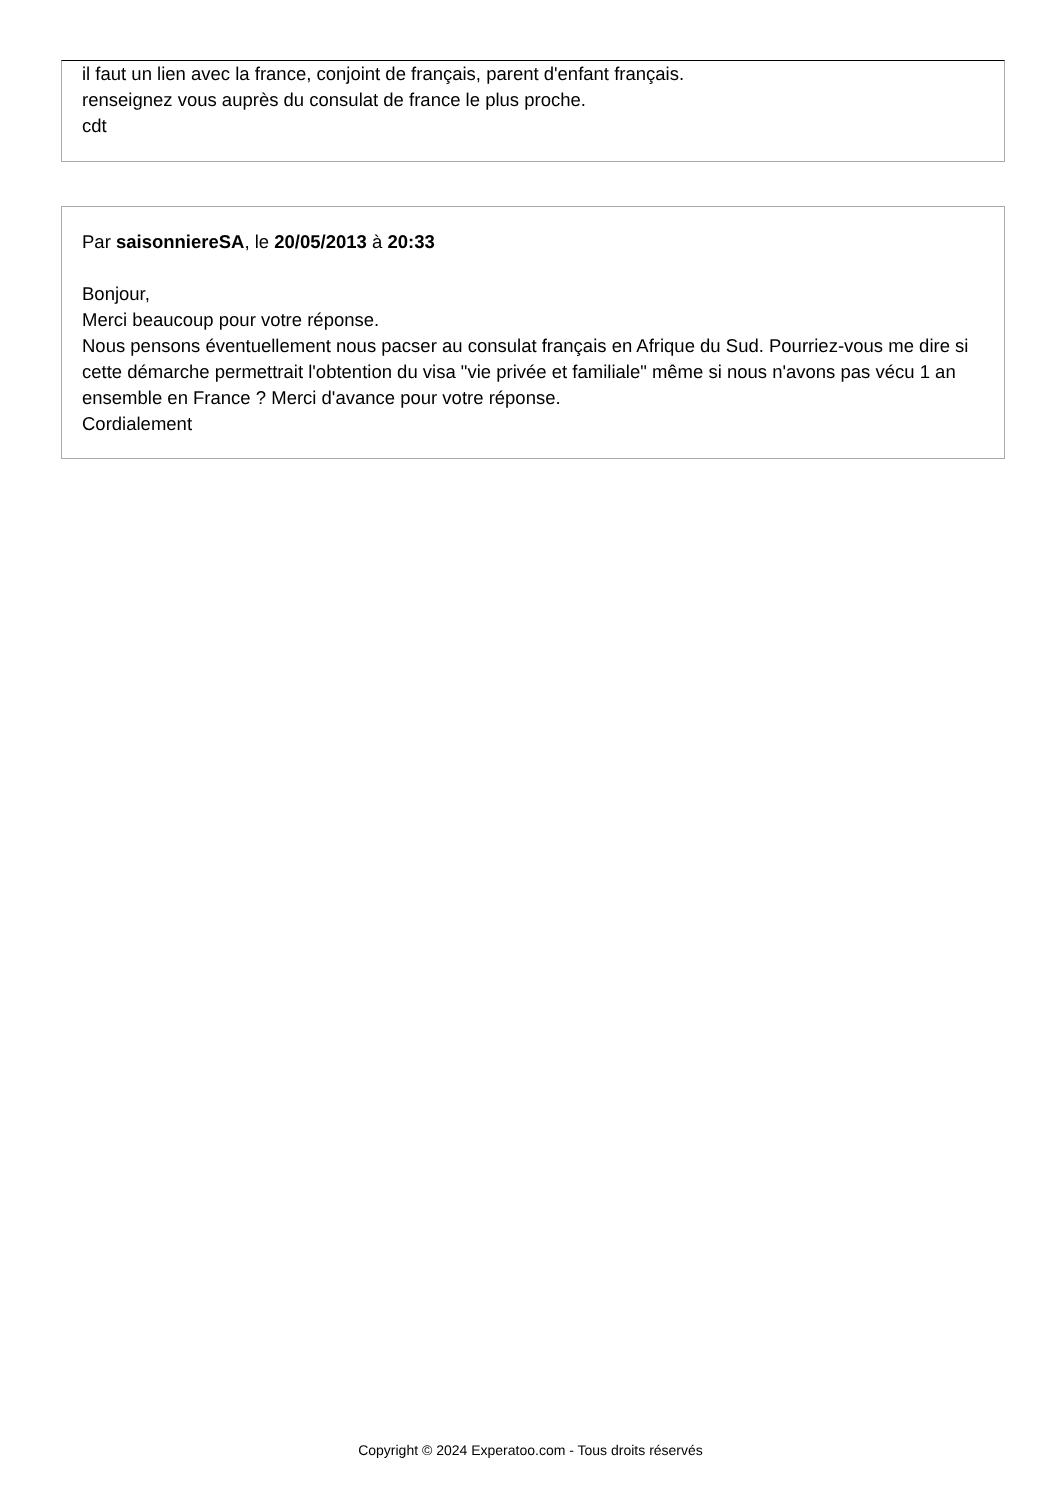il faut un lien avec la france, conjoint de français, parent d'enfant français.
renseignez vous auprès du consulat de france le plus proche.
cdt
Par saisonniereSA, le 20/05/2013 à 20:33
Bonjour,
Merci beaucoup pour votre réponse.
Nous pensons éventuellement nous pacser au consulat français en Afrique du Sud. Pourriez-vous me dire si cette démarche permettrait l'obtention du visa "vie privée et familiale" même si nous n'avons pas vécu 1 an ensemble en France ? Merci d'avance pour votre réponse.
Cordialement
Copyright © 2024 Experatoo.com - Tous droits réservés